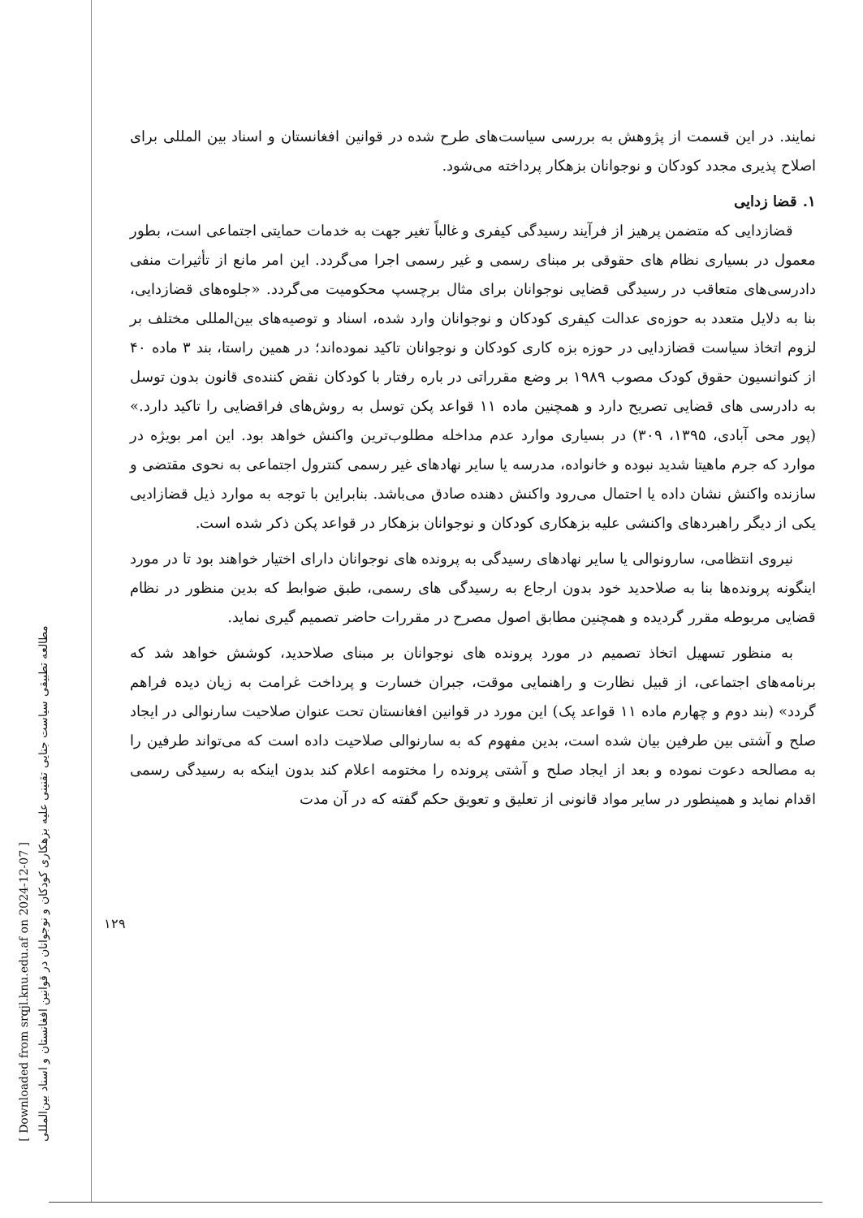[ Downloaded from srqjl.knu.edu.af on 2024-12-07 ]
مطالعه تطبیقی سیاست جنایی تقنینی علیه بزهکاری کودکان و نوجوانان در قوانین افغانستان و اسناد بین‌المللی
۱۲۹
نمایند. در این قسمت از پژوهش به بررسی سیاست‌های طرح شده در قوانین افغانستان و اسناد بین المللی برای اصلاح پذیری مجدد کودکان و نوجوانان بزهکار پرداخته می‌شود.
۱. قضا زدایی
قضازدایی که متضمن پرهیز از فرآیند رسیدگی کیفری و غالباً تغیر جهت به خدمات حمایتی اجتماعی است، بطور معمول در بسیاری نظام های حقوقی بر مبنای رسمی و غیر رسمی اجرا می‌گردد. این امر مانع از تأثیرات منفی دادرسی‌های متعاقب در رسیدگی قضایی نوجوانان برای مثال برچسپ محکومیت می‌گردد. «جلوه‌های قضازدایی، بنا به دلایل متعدد به حوزه‌ی عدالت کیفری کودکان و نوجوانان وارد شده، اسناد و توصیه‌های بین‌المللی مختلف بر لزوم اتخاذ سیاست قضازدایی در حوزه بزه کاری کودکان و نوجوانان تاکید نموده‌اند؛ در همین راستا، بند ۳ ماده ۴۰ از کنوانسیون حقوق کودک مصوب ۱۹۸۹ بر وضع مقرراتی در باره رفتار با کودکان نقض کننده‌ی قانون بدون توسل به دادرسی های قضایی تصریح دارد و همچنین ماده ۱۱ قواعد پکن توسل به روش‌های فراقضایی را تاکید دارد.» (پور محی آبادی، ۱۳۹۵، ۳۰۹) در بسیاری موارد عدم مداخله مطلوب‌ترین واکنش خواهد بود. این امر بویژه در موارد که جرم ماهیتا شدید نبوده و خانواده، مدرسه یا سایر نهادهای غیر رسمی کنترول اجتماعی به نحوی مقتضی و سازنده واکنش نشان داده یا احتمال می‌رود واکنش دهنده صادق می‌باشد. بنابراین با توجه به موارد ذیل قضازادیی یکی از دیگر راهبردهای واکنشی علیه بزهکاری کودکان و نوجوانان بزهکار در قواعد پکن ذکر شده است.
نیروی انتظامی، سارونوالی یا سایر نهادهای رسیدگی به پرونده های نوجوانان دارای اختیار خواهند بود تا در مورد اینگونه پرونده‌ها بنا به صلاحدید خود بدون ارجاع به رسیدگی های رسمی، طبق ضوابط که بدین منظور در نظام قضایی مربوطه مقرر گردیده و همچنین مطابق اصول مصرح در مقررات حاضر تصمیم گیری نماید.
به منظور تسهیل اتخاذ تصمیم در مورد پرونده های نوجوانان بر مبنای صلاحدید، کوشش خواهد شد که برنامه‌های اجتماعی، از قبیل نظارت و راهنمایی موقت، جبران خسارت و پرداخت غرامت به زیان دیده فراهم گردد» (بند دوم و چهارم ماده ۱۱ قواعد پک) این مورد در قوانین افغانستان تحت عنوان صلاحیت سارنوالی در ایجاد صلح و آشتی بین طرفین بیان شده است، بدین مفهوم که به سارنوالی صلاحیت داده است که می‌تواند طرفین را به مصالحه دعوت نموده و بعد از ایجاد صلح و آشتی پرونده را مختومه اعلام کند بدون اینکه به رسیدگی رسمی اقدام نماید و همینطور در سایر مواد قانونی از تعلیق و تعویق حکم گفته که در آن مدت